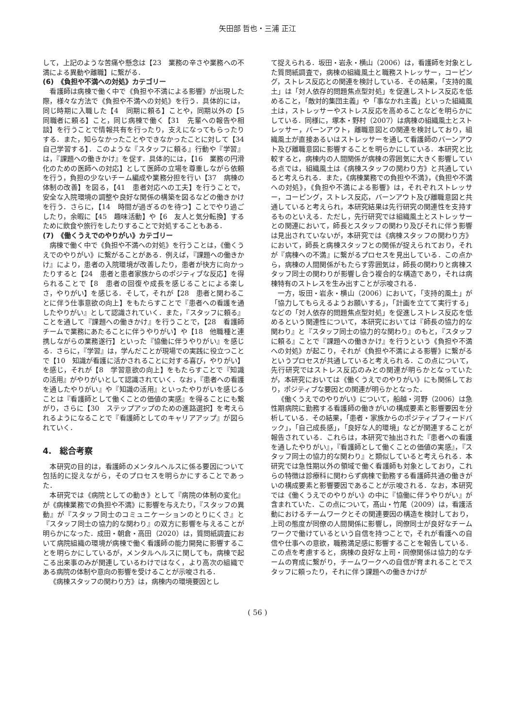矢田部 哲也・三浦 正江
して，上記のような苦痛や懸念は【23　業務の辛さや業務への不満による異動や離職】に繋がる．
(6)　《負担や不満への対処》カテゴリー
看護師は病棟で働く中で《負担や不満による影響》が出現した際，様々な方法で《負担や不満への対処》を行う．具体的には，同じ時期に入職した【4　同期に頼る】ことや，同期以外の【5　同職者に頼る】こと，同じ病棟で働く【31　先輩への報告や相談】を行うことで情報共有を行ったり，支えになってもらったりする．また，知らなかったことやできなかったことに対して【34　自己学習する】．このような『スタッフに頼る』行動や『学習』は，『課題への働きかけ』を促す．具体的には，【16　業務の円滑化のための医師への対応】として医師の立場を尊重しながら依頼を行う，負担の少ないチーム編成や業務分担を行い【37　病棟の体制の改善】を図る，【41　患者対応への工夫】を行うことで，安全な入院環境の調整や良好な関係の構築を図るなどの働きかけを行う．さらに，【14　時間が過ぎるのを待つ】ことでやり過ごしたり，余暇に【45　趣味活動】や【6　友人と気分転換】するために飲食や旅行をしたりすることで対処することもある．
(7)　《働くうえでのやりがい》カテゴリー
病棟で働く中で《負担や不満への対処》を行うことは，《働くうえでのやりがい》に繋がることがある．例えば，『課題への働きかけ』により，患者の入院環境が改善したり，患者が快方に向かったりすると【24　患者と患者家族からのポジティブな反応】を得られることで【8　患者の回復や成長を感じることによる楽しさ，やりがい】を感じる．そして，それが【28　患者と関わることに伴う仕事意欲の向上】をもたらすことで『患者への看護を通したやりがい』として認識されていく．また，『スタッフに頼る』ことを通して『課題への働きかけ』を行うことで，【28　看護師チームで業務にあたることに伴うやりがい】や【18　他職種と連携しながらの業務遂行】といった『協働に伴うやりがい』を感じる．さらに，『学習』は，学んだことが現場での実践に役立つことで【10　知識が看護に活かされることに対する喜び，やりがい】を感じ，それが【8　学習意欲の向上】をもたらすことで『知識の活用』がやりがいとして認識されていく．なお，『患者への看護を通したやりがい』や『知識の活用』といったやりがいを感じることは『看護師として働くことの価値の実感』を得ることにも繋がり，さらに【30　ステップアップのための進路選択】を考えられるようになることで『看護師としてのキャリアアップ』が図られていく．
4.　総合考察
本研究の目的は，看護師のメンタルヘルスに係る要因について包括的に捉えながら，そのプロセスを明らかにすることであった．
本研究では《病院としての動き》として『病院の体制の変化』が《病棟業務での負担や不満》に影響を与えたり，『スタッフの異動』が『スタッフ同士のコミュニケーションのとりにくさ』と『スタッフ同士の協力的な関わり』の双方に影響を与えることが明らかになった．成田・朝倉・高田（2020）は，質問紙調査において病院組織の環境が病棟で働く看護師の能力開発に影響することを明らかにしているが，メンタルヘルスに関しても，病棟で起こる出来事のみが関連しているわけではなく，より高次の組織である病院の体制や意向の影響を受けることが示唆される．
《病棟スタッフの関わり方》は，病棟内の環境要因とし
て捉えられる．坂田・岩永・横山（2006）は，看護師を対象とした質問紙調査で，病棟の組織風土と職務ストレッサー，コーピング，ストレス反応との関連を検討している．その結果，「支持的風土」は「対人依存的問題焦点型対処」を促進しストレス反応を低めること，「敵対的集団主義」や「事なかれ主義」といった組織風土は，ストレッサーやストレス反応を高めることなどを明らかにしている．同様に，塚本・野村（2007）は病棟の組織風土とストレッサー，バーンアウト，離職意図との関連を検討しており，組織風土が直接あるいはストレッサーを通して看護師のバーンアウト及び離職意図に影響することを明らかにしている．本研究と比較すると，病棟内の人間関係が病棟の雰囲気に大きく影響している点では，組織風土は《病棟スタッフの関わり方》と共通していると考えられる．また，《病棟業務での負担や不満》，《負担や不満への対処》，《負担や不満による影響》は，それぞれストレッサー，コーピング，ストレス反応，バーンアウト及び離職意図と共通していると考えられ，本研究結果は先行研究の関連性を支持するものといえる．ただし，先行研究では組織風土とストレッサーとの関連において，師長とスタッフの関わり及びそれに伴う影響は見出されていないが，本研究では《病棟スタッフの関わり方》において，師長と病棟スタッフとの関係が捉えられており，それが『病棟への不満』に繋がるプロセスを見出している．この点から，病棟の人間関係がもたらす雰囲気は，師長の関わりと病棟スタッフ同士の関わりが影響し合う複合的な構造であり，それは病棟特有のストレスを生み出すことが示唆される．
一方，坂田・岩永・横山（2006）において，「支持的風土」が「協力してもらえるようお願いする」，「計画を立てて実行する」などの「対人依存的問題焦点型対処」を促進しストレス反応を低めるという関連性について，本研究においては『師長の協力的な関わり』と『スタッフ同士の協力的な関わり』のもと，『スタッフに頼る』ことで『課題への働きかけ』を行うという《負担や不満への対処》が起こり，それが《負担や不満による影響》に繋がるというプロセスが共通していると考えられる．この点について，先行研究ではストレス反応のみとの関連が明らかとなっていたが，本研究においては《働くうえでのやりがい》にも関係しており，ポジティブな要因との関連が明らかとなった．
《働くうえでのやりがい》について，船越・河野（2006）は急性期病院に勤務する看護師の働きがいの構成要素と影響要因を分析している．その結果，「患者・家族からのポジティブフィードバック」，「自己成長感」，「良好な人的環境」などが関連することが報告されている．これらは，本研究で抽出された『患者への看護を通したやりがい』，『看護師として働くことの価値の実感』，『スタッフ同士の協力的な関わり』と類似していると考えられる．本研究では急性期以外の領域で働く看護師も対象としており，これらの特徴は診療科に関わらず病棟で勤務する看護師共通の働きがいの構成要素と影響要因であることが示唆される．なお，本研究では《働くうえでのやりがい》の中に『協働に伴うやりがい』が含まれていた．この点について，髙山・竹尾（2009）は，看護活動におけるチームワークとその関連要因の構造を検討しており，上司の態度が同僚の人間関係に影響し，同僚同士が良好なチームワークで働けているという自信を持つことで，それが看護への自信や仕事への意欲，職務満足感に影響することを報告している．この点を考慮すると，病棟の良好な上司・同僚関係は協力的なチームの育成に繋がり，チームワークへの自信が育まれることでスタッフに頼ったり，それに伴う課題への働きかけが
( 56 )